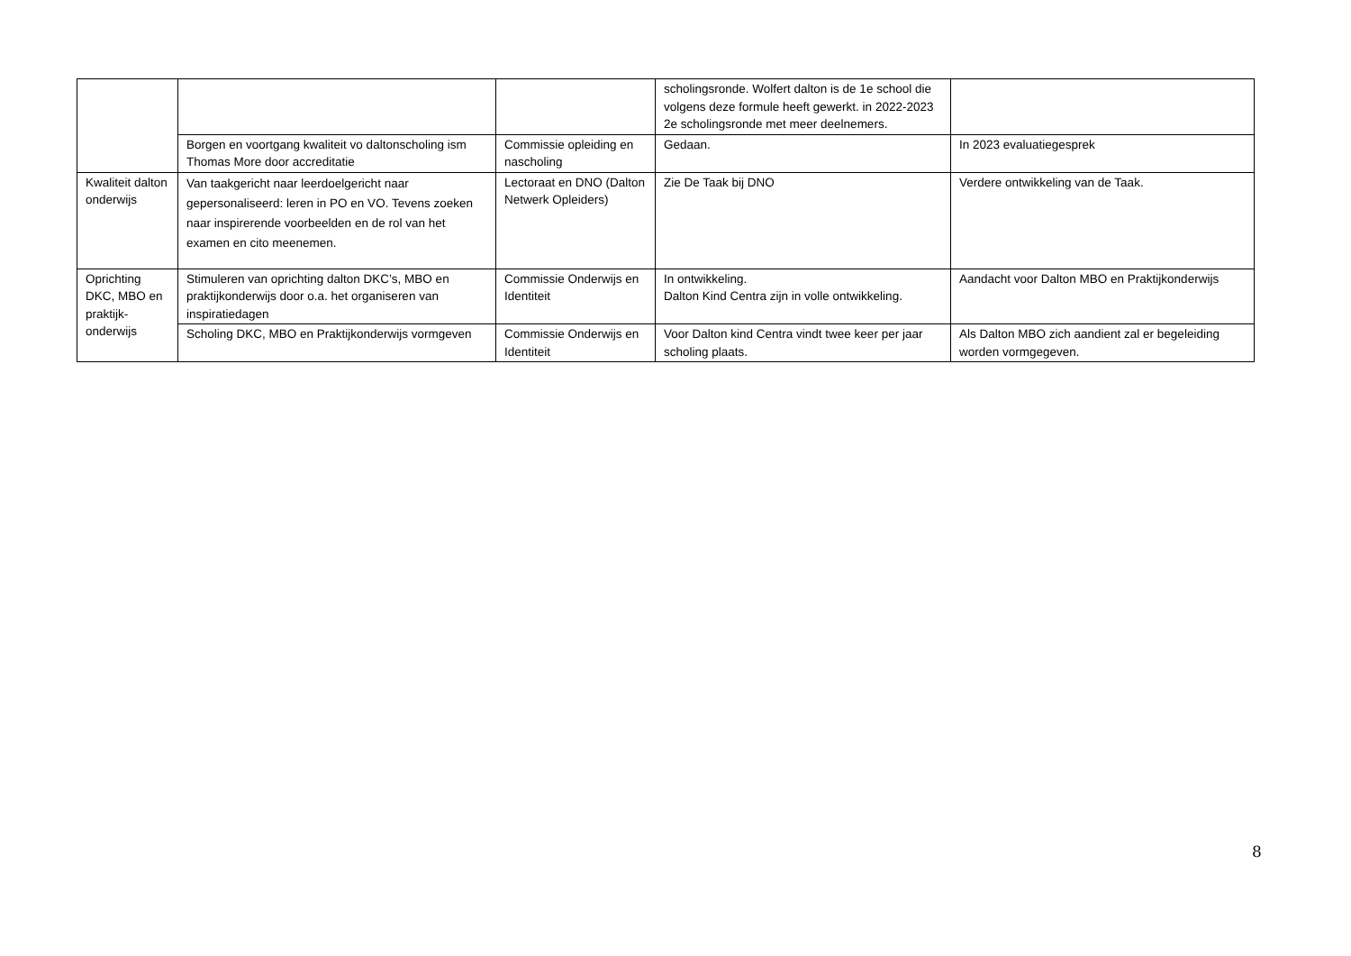| | | | scholingsronde. Wolfert dalton is de 1e school die volgens deze formule heeft gewerkt. in 2022-2023 2e scholingsronde met meer deelnemers. | |
| | Borgen en voortgang kwaliteit vo daltonscholing ism Thomas More door accreditatie | Commissie opleiding en nascholing | Gedaan. | In 2023 evaluatiegesprek |
| Kwaliteit dalton onderwijs | Van taakgericht naar leerdoelgericht naar gepersonaliseerd: leren in PO en VO. Tevens zoeken naar inspirerende voorbeelden en de rol van het examen en cito meenemen. | Lectoraat en DNO (Dalton Netwerk Opleiders) | Zie De Taak bij DNO | Verdere ontwikkeling van de Taak. |
| Oprichting DKC, MBO en praktijk-onderwijs | Stimuleren van oprichting dalton DKC’s, MBO en praktijkonderwijs door o.a. het organiseren van inspiratiedagen | Commissie Onderwijs en Identiteit | In ontwikkeling. Dalton Kind Centra zijn in volle ontwikkeling. | Aandacht voor Dalton MBO en Praktijkonderwijs |
| | Scholing DKC, MBO en Praktijkonderwijs vormgeven | Commissie Onderwijs en Identiteit | Voor Dalton kind Centra vindt twee keer per jaar scholing plaats. | Als Dalton MBO zich aandient zal er begeleiding worden vormgegeven. |
8